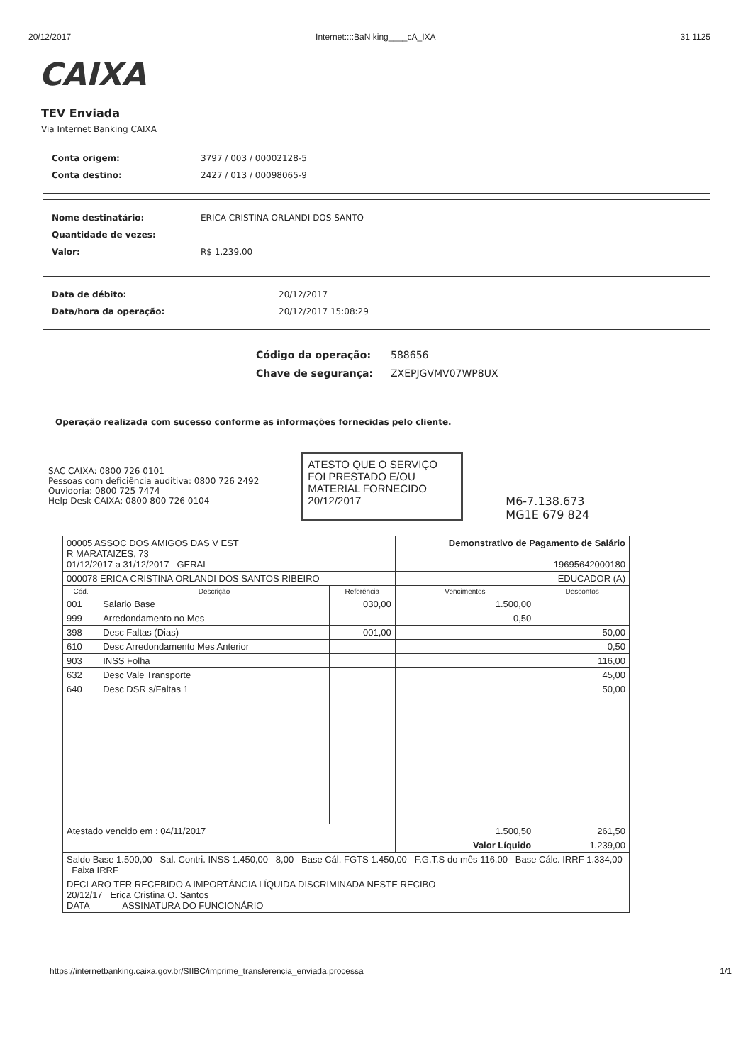20/12/2017 Internet::::BaN king____cA_IXA 31 1125
CAIXA
TEV Enviada
Via Internet Banking CAIXA
Conta origem: 3797 / 003 / 00002128-5
Conta destino: 2427 / 013 / 00098065-9
Nome destinatário: ERICA CRISTINA ORLANDI DOS SANTO
Quantidade de vezes:
Valor: R$ 1.239,00
Data de débito: 20/12/2017
Data/hora da operação: 20/12/2017 15:08:29
Código da operação: 588656
Chave de segurança: ZXEPJGVMV07WP8UX
Operação realizada com sucesso conforme as informações fornecidas pelo cliente.
SAC CAIXA: 0800 726 0101
Pessoas com deficiência auditiva: 0800 726 2492
Ouvidoria: 0800 725 7474
Help Desk CAIXA: 0800 800 726 0104
ATESTO QUE O SERVIÇO FOI PRESTADO E/OU MATERIAL FORNECIDO
20/12/2017
M6-7.138.673
MG1E 679 824
| 00005 ASSOC DOS AMIGOS DAS V EST R MARATAIZES, 73 01/12/2017 a 31/12/2017 GERAL | | | Demonstrativo de Pagamento de Salário 19695642000180 | |
| 000078 ERICA CRISTINA ORLANDI DOS SANTOS RIBEIRO | | | EDUCADOR (A) | |
| Cód. | Descrição | Referência | Vencimentos | Descontos |
| 001 | Salario Base | 030,00 | 1.500,00 | |
| 999 | Arredondamento no Mes | | 0,50 | |
| 398 | Desc Faltas (Dias) | 001,00 | | 50,00 |
| 610 | Desc Arredondamento Mes Anterior | | | 0,50 |
| 903 | INSS Folha | | | 116,00 |
| 632 | Desc Vale Transporte | | | 45,00 |
| 640 | Desc DSR s/Faltas 1 | | | 50,00 |
| Atestado vencido em : 04/11/2017 | | | 1.500,50 | 261,50 |
| | | | Valor Líquido | 1.239,00 |
| Saldo Base 1.500,00 Sal. Contri. INSS 1.450,00 8,00 Base Cál. FGTS 1.450,00 F.G.T.S do mês 116,00 Base Cálc. IRRF 1.334,00 Faixa IRRF | | | | |
| DECLARO TER RECEBIDO A IMPORTÂNCIA LÍQUIDA DISCRIMINADA NESTE RECIBO 20/12/17 Erica Cristina O. Santos DATA ASSINATURA DO FUNCIONÁRIO | | | | |
https://internetbanking.caixa.gov.br/SIIBC/imprime_transferencia_enviada.processa 1/1